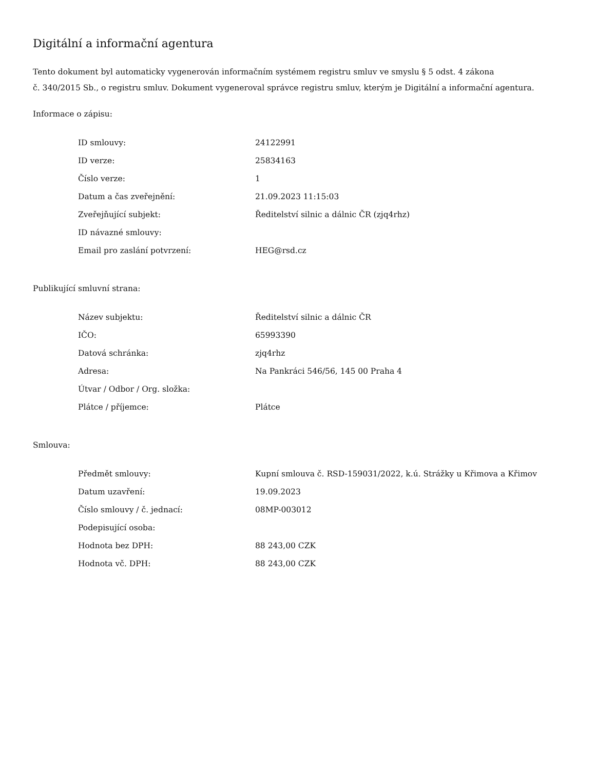Digitální a informační agentura
Tento dokument byl automaticky vygenerován informačním systémem registru smluv ve smyslu § 5 odst. 4 zákona
č. 340/2015 Sb., o registru smluv. Dokument vygeneroval správce registru smluv, kterým je Digitální a informační agentura.
Informace o zápisu:
| ID smlouvy: | 24122991 |
| ID verze: | 25834163 |
| Číslo verze: | 1 |
| Datum a čas zveřejnění: | 21.09.2023 11:15:03 |
| Zveřejňující subjekt: | Ředitelství silnic a dálnic ČR (zjq4rhz) |
| ID návazné smlouvy: | |
| Email pro zaslání potvrzení: | HEG@rsd.cz |
Publikující smluvní strana:
| Název subjektu: | Ředitelství silnic a dálnic ČR |
| IČO: | 65993390 |
| Datová schránka: | zjq4rhz |
| Adresa: | Na Pankráci 546/56, 145 00 Praha 4 |
| Útvar / Odbor / Org. složka: | |
| Plátce / příjemce: | Plátce |
Smlouva:
| Předmět smlouvy: | Kupní smlouva č. RSD-159031/2022, k.ú. Strážky u Křimova a Křimov |
| Datum uzavření: | 19.09.2023 |
| Číslo smlouvy / č. jednací: | 08MP-003012 |
| Podepisující osoba: | |
| Hodnota bez DPH: | 88 243,00 CZK |
| Hodnota vč. DPH: | 88 243,00 CZK |